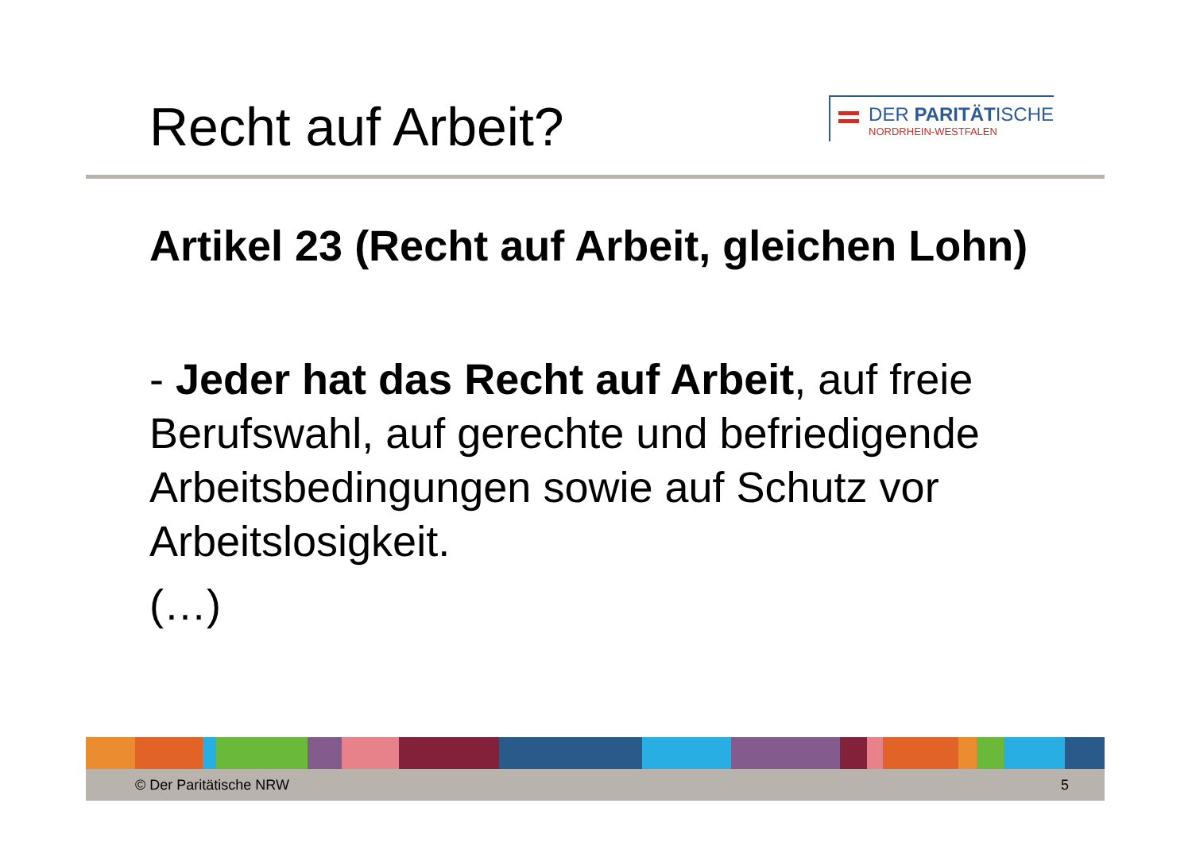Recht auf Arbeit?
DER PARITÄTISCHE
NORDRHEIN-WESTFALEN
Artikel 23 (Recht auf Arbeit, gleichen Lohn)
- Jeder hat das Recht auf Arbeit, auf freie Berufswahl, auf gerechte und befriedigende Arbeitsbedingungen sowie auf Schutz vor Arbeitslosigkeit.
(…)
© Der Paritätische NRW 5